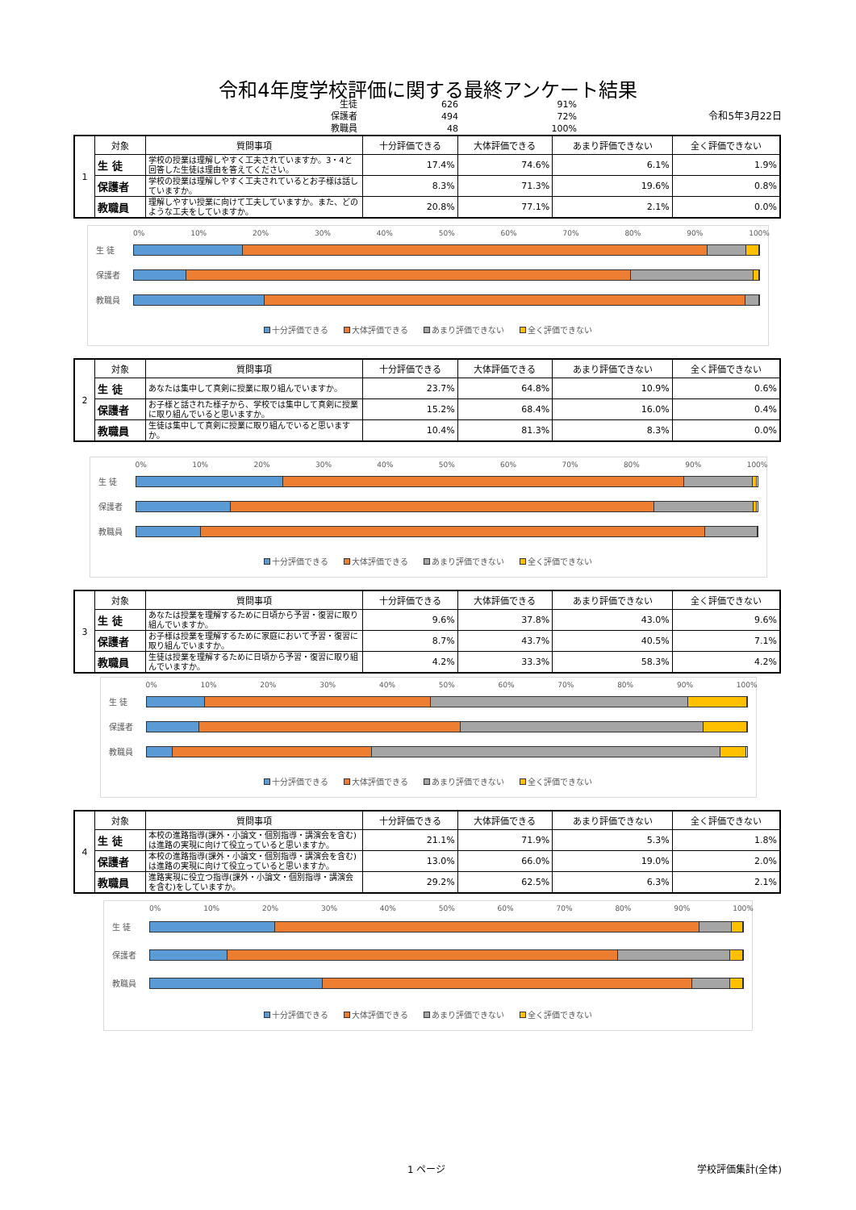令和4年度学校評価に関する最終アンケート結果
生徒 626 91%
保護者 494 72%
教職員 48 100%
令和5年3月22日
| 1 | 対象 | 質問事項 | 十分評価できる | 大体評価できる | あまり評価できない | 全く評価できない |
| | 生 徒 | 学校の授業は理解しやすく工夫されていますか。3・4と回答した生徒は理由を答えてください。 | 17.4% | 74.6% | 6.1% | 1.9% |
| | 保護者 | 学校の授業は理解しやすく工夫されているとお子様は話していますか。 | 8.3% | 71.3% | 19.6% | 0.8% |
| | 教職員 | 理解しやすい授業に向けて工夫していますか。また、どのような工夫をしていますか。 | 20.8% | 77.1% | 2.1% | 0.0% |
0% 10% 20% 30% 40% 50% 60% 70% 80% 90% 100%
生 徒
保護者
教職員
十分評価できる 大体評価できる あまり評価できない 全く評価できない
| 2 | 対象 | 質問事項 | 十分評価できる | 大体評価できる | あまり評価できない | 全く評価できない |
| | 生 徒 | あなたは集中して真剣に授業に取り組んでいますか。 | 23.7% | 64.8% | 10.9% | 0.6% |
| | 保護者 | お子様と話された様子から、学校では集中して真剣に授業に取り組んでいると思いますか。 | 15.2% | 68.4% | 16.0% | 0.4% |
| | 教職員 | 生徒は集中して真剣に授業に取り組んでいると思いますか。 | 10.4% | 81.3% | 8.3% | 0.0% |
0% 10% 20% 30% 40% 50% 60% 70% 80% 90% 100%
生 徒
保護者
教職員
十分評価できる 大体評価できる あまり評価できない 全く評価できない
| 3 | 対象 | 質問事項 | 十分評価できる | 大体評価できる | あまり評価できない | 全く評価できない |
| | 生 徒 | あなたは授業を理解するために日頃から予習・復習に取り組んでいますか。 | 9.6% | 37.8% | 43.0% | 9.6% |
| | 保護者 | お子様は授業を理解するために家庭において予習・復習に取り組んでいますか。 | 8.7% | 43.7% | 40.5% | 7.1% |
| | 教職員 | 生徒は授業を理解するために日頃から予習・復習に取り組んでいますか。 | 4.2% | 33.3% | 58.3% | 4.2% |
0% 10% 20% 30% 40% 50% 60% 70% 80% 90% 100%
生 徒
保護者
教職員
十分評価できる 大体評価できる あまり評価できない 全く評価できない
| 4 | 対象 | 質問事項 | 十分評価できる | 大体評価できる | あまり評価できない | 全く評価できない |
| | 生 徒 | 本校の進路指導(課外・小論文・個別指導・講演会を含む)は進路の実現に向けて役立っていると思いますか。 | 21.1% | 71.9% | 5.3% | 1.8% |
| | 保護者 | 本校の進路指導(課外・小論文・個別指導・講演会を含む)は進路の実現に向けて役立っていると思いますか。 | 13.0% | 66.0% | 19.0% | 2.0% |
| | 教職員 | 進路実現に役立つ指導(課外・小論文・個別指導・講演会を含む)をしていますか。 | 29.2% | 62.5% | 6.3% | 2.1% |
0% 10% 20% 30% 40% 50% 60% 70% 80% 90% 100%
生 徒
保護者
教職員
十分評価できる 大体評価できる あまり評価できない 全く評価できない
1 ページ 学校評価集計(全体)